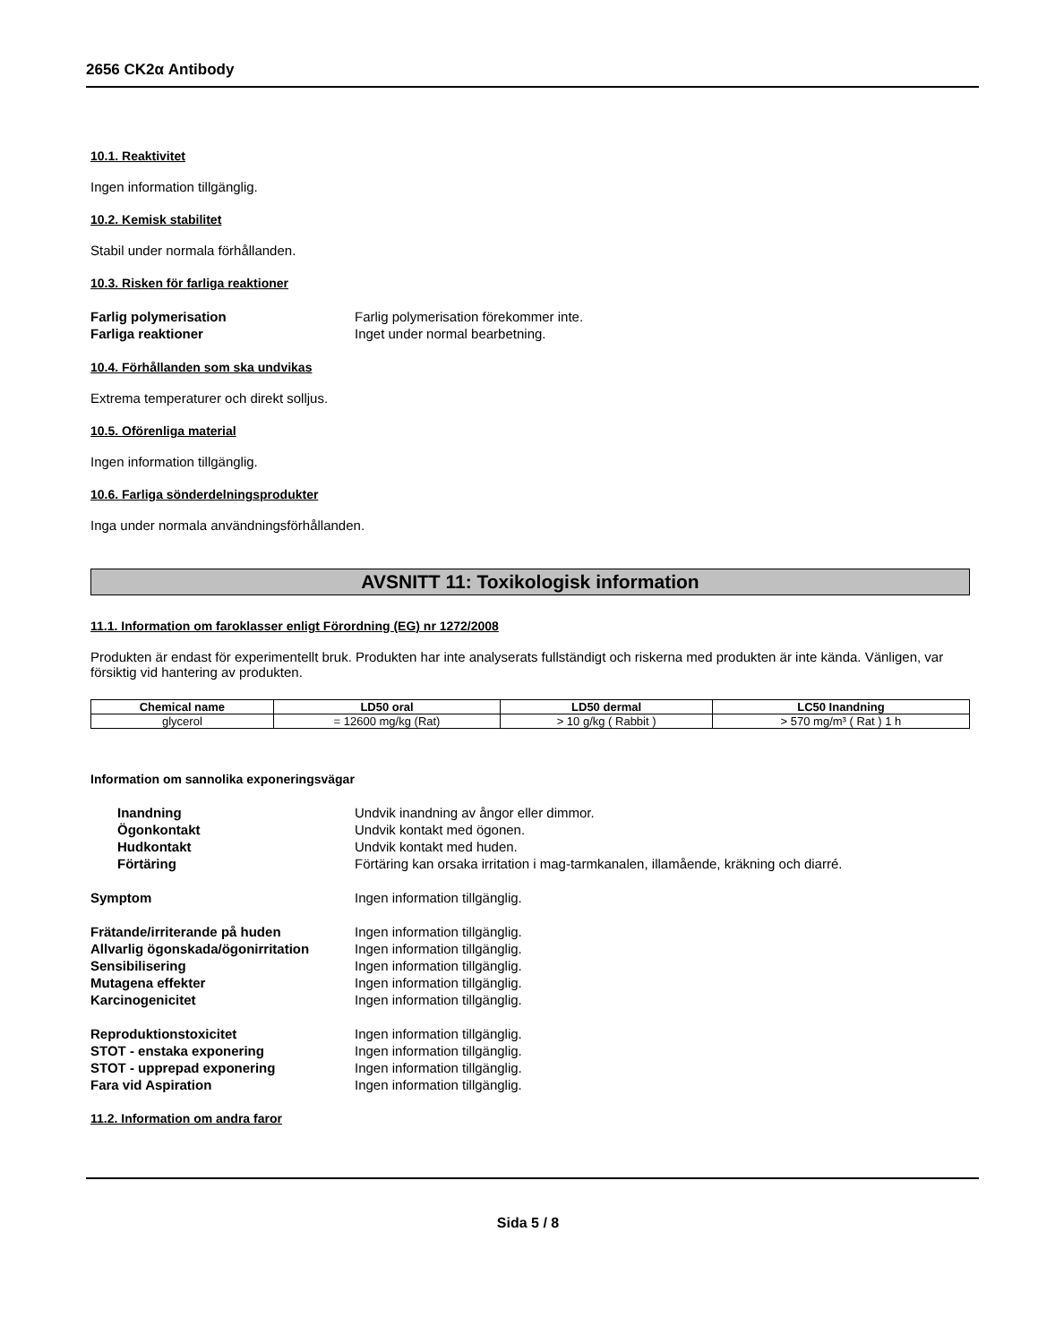2656 CK2α Antibody
10.1. Reaktivitet
Ingen information tillgänglig.
10.2. Kemisk stabilitet
Stabil under normala förhållanden.
10.3. Risken för farliga reaktioner
Farlig polymerisation Farlig polymerisation förekommer inte. Farliga reaktioner Inget under normal bearbetning.
10.4. Förhållanden som ska undvikas
Extrema temperaturer och direkt solljus.
10.5. Oförenliga material
Ingen information tillgänglig.
10.6. Farliga sönderdelningsprodukter
Inga under normala användningsförhållanden.
AVSNITT 11: Toxikologisk information
11.1. Information om faroklasser enligt Förordning (EG) nr 1272/2008
Produkten är endast för experimentellt bruk. Produkten har inte analyserats fullständigt och riskerna med produkten är inte kända. Vänligen, var försiktig vid hantering av produkten.
| Chemical name | LD50 oral | LD50 dermal | LC50 Inandning |
| --- | --- | --- | --- |
| glycerol | = 12600 mg/kg (Rat) | > 10 g/kg ( Rabbit ) | > 570 mg/m³ ( Rat ) 1 h |
Information om sannolika exponeringsvägar
Inandning Undvik inandning av ångor eller dimmor. Ögonkontakt Undvik kontakt med ögonen. Hudkontakt Undvik kontakt med huden. Förtäring Förtäring kan orsaka irritation i mag-tarmkanalen, illamående, kräkning och diarré.
Symptom Ingen information tillgänglig.
Frätande/irriterande på huden Ingen information tillgänglig. Allvarlig ögonskada/ögonirritation Ingen information tillgänglig. Sensibilisering Ingen information tillgänglig. Mutagena effekter Ingen information tillgänglig. Karcinogenicitet Ingen information tillgänglig.
Reproduktionstoxicitet Ingen information tillgänglig. STOT - enstaka exponering Ingen information tillgänglig. STOT - upprepad exponering Ingen information tillgänglig. Fara vid Aspiration Ingen information tillgänglig.
11.2. Information om andra faror
Sida 5 / 8